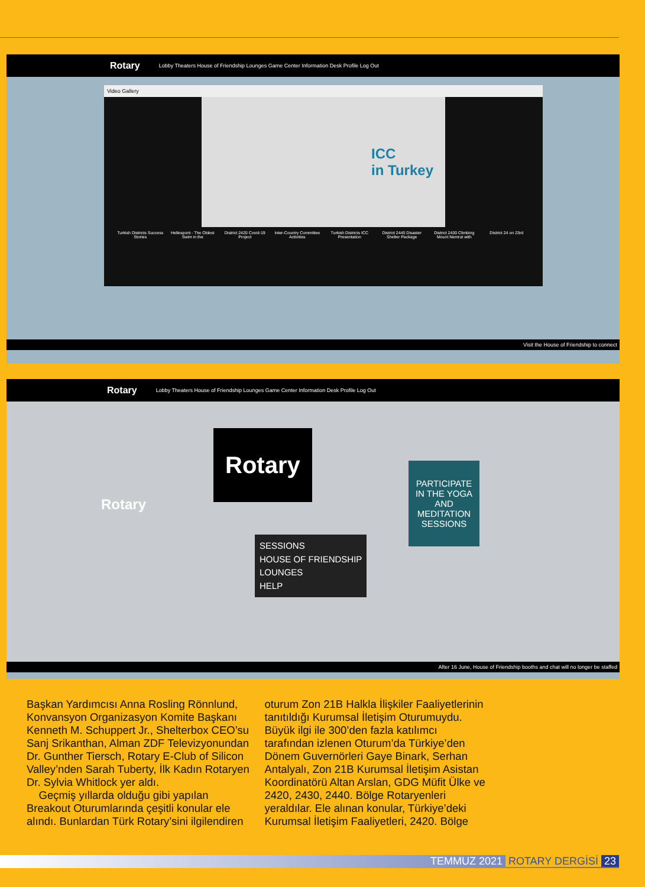Rotary Lobby Theaters House of Friendship Lounges Game Center Information Desk Profile Log Out
Video Gallery
ICC
in Turkey
Turkish Districts Success Stories
Hellespont - The Oldest Swim in the
District 2420 Covid-19 Project
Inter-Country Committee Activities
Turkish Districts ICC Presentation
District 2440 Disaster Shelter Package
District 2430 Climbing Mount Nemrut with
District 24 on 23rd
Visit the House of Friendship to connect
Rotary Lobby Theaters House of Friendship Lounges Game Center Information Desk Profile Log Out
Rotary
Rotary
SESSIONS
HOUSE OF FRIENDSHIP
LOUNGES
HELP
PARTICIPATE IN THE YOGA AND MEDITATION SESSIONS
After 16 June, House of Friendship booths and chat will no longer be staffed
Başkan Yardımcısı Anna Rosling Rönnlund, Konvansyon Organizasyon Komite Başkanı Kenneth M. Schuppert Jr., Shelterbox CEO’su Sanj Srikanthan, Alman ZDF Televizyonundan Dr. Gunther Tiersch, Rotary E-Club of Silicon Valley’nden Sarah Tuberty, İlk Kadın Rotaryen Dr. Sylvia Whitlock yer aldı.
Geçmiş yıllarda olduğu gibi yapılan Breakout Oturumlarında çeşitli konular ele alındı. Bunlardan Türk Rotary’sini ilgilendiren oturum Zon 21B Halkla İlişkiler Faaliyetlerinin tanıtıldığı Kurumsal İletişim Oturumuydu. Büyük ilgi ile 300’den fazla katılımcı tarafından izlenen Oturum’da Türkiye’den Dönem Guvernörleri Gaye Binark, Serhan Antalyalı, Zon 21B Kurumsal İletişim Asistan Koordinatörü Altan Arslan, GDG Müfit Ülke ve 2420, 2430, 2440. Bölge Rotaryenleri yeraldılar. Ele alınan konular, Türkiye’deki Kurumsal İletişim Faaliyetleri, 2420. Bölge
TEMMUZ 2021 ROTARY DERGİSİ 23